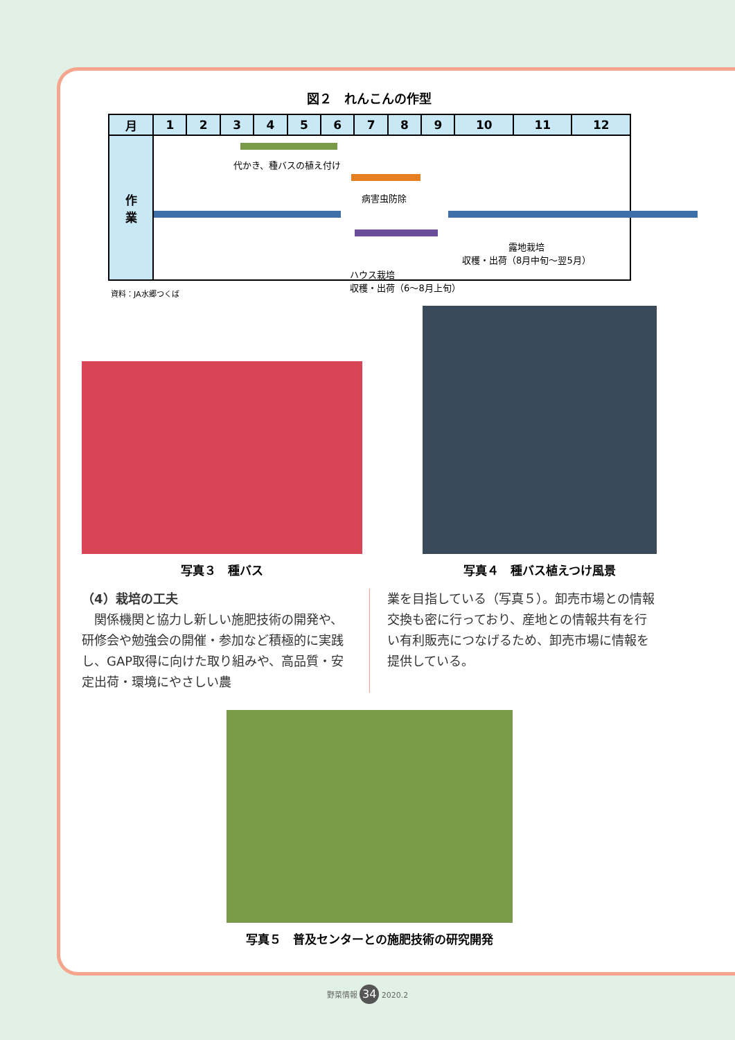図２　れんこんの作型
| 月 | 1 | 2 | 3 | 4 | 5 | 6 | 7 | 8 | 9 | 10 | 11 | 12 |
| --- | --- | --- | --- | --- | --- | --- | --- | --- | --- | --- | --- | --- |
| 作 業 | 代かき、種バスの植え付け 病害虫防除 露地栽培 収穫・出荷（8月中旬～翌5月） ハウス栽培 収穫・出荷（6～8月上旬） | | | | | | | | | | | |
資料：JA水郷つくば
写真３　種バス
写真４　種バス植えつけ風景
（4）栽培の工夫
　関係機関と協力し新しい施肥技術の開発や、研修会や勉強会の開催・参加など積極的に実践し、GAP取得に向けた取り組みや、高品質・安定出荷・環境にやさしい農
業を目指している（写真５）。卸売市場との情報交換も密に行っており、産地との情報共有を行い有利販売につなげるため、卸売市場に情報を提供している。
写真５　普及センターとの施肥技術の研究開発
野菜情報 34 2020.2